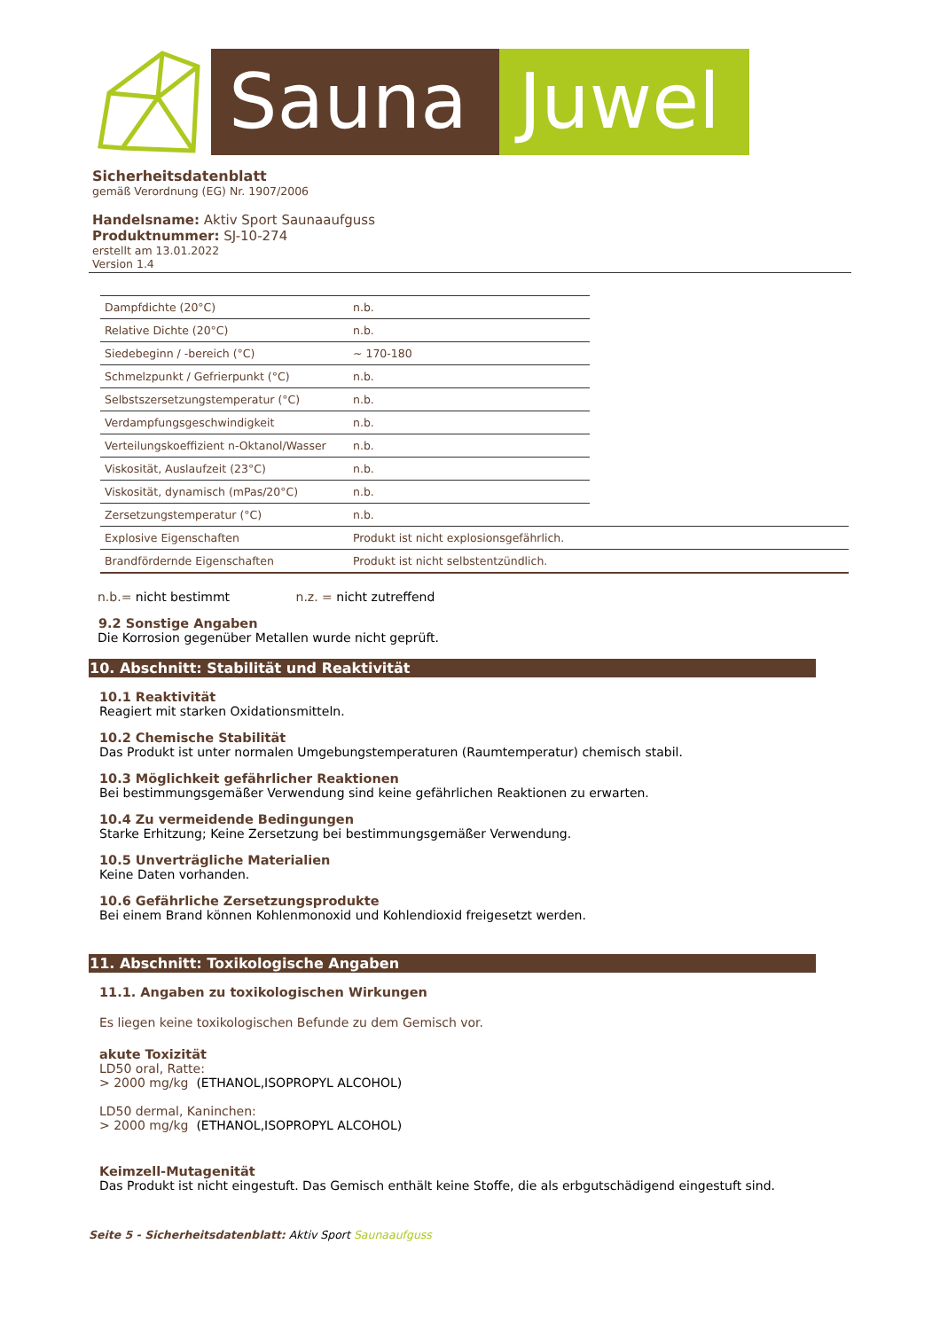Sauna Juwel
Sicherheitsdatenblatt
gemäß Verordnung (EG) Nr. 1907/2006
Handelsname: Aktiv Sport Saunaaufguss
Produktnummer: SJ-10-274
erstellt am 13.01.2022
Version 1.4
| Dampfdichte (20°C) | n.b. | |
| Relative Dichte (20°C) | n.b. | |
| Siedebeginn / -bereich (°C) | ~ 170-180 | |
| Schmelzpunkt / Gefrierpunkt (°C) | n.b. | |
| Selbstszersetzungstemperatur (°C) | n.b. | |
| Verdampfungsgeschwindigkeit | n.b. | |
| Verteilungskoeffizient n-Oktanol/Wasser | n.b. | |
| Viskosität, Auslaufzeit (23°C) | n.b. | |
| Viskosität, dynamisch (mPas/20°C) | n.b. | |
| Zersetzungstemperatur (°C) | n.b. | |
| Explosive Eigenschaften | Produkt ist nicht explosionsgefährlich. | |
| Brandfördernde Eigenschaften | Produkt ist nicht selbstentzündlich. | |
n.b.= nicht bestimmt n.z. = nicht zutreffend
9.2 Sonstige Angaben
Die Korrosion gegenüber Metallen wurde nicht geprüft.
10. Abschnitt: Stabilität und Reaktivität
10.1 Reaktivität
Reagiert mit starken Oxidationsmitteln.
10.2 Chemische Stabilität
Das Produkt ist unter normalen Umgebungstemperaturen (Raumtemperatur) chemisch stabil.
10.3 Möglichkeit gefährlicher Reaktionen
Bei bestimmungsgemäßer Verwendung sind keine gefährlichen Reaktionen zu erwarten.
10.4 Zu vermeidende Bedingungen
Starke Erhitzung; Keine Zersetzung bei bestimmungsgemäßer Verwendung.
10.5 Unverträgliche Materialien
Keine Daten vorhanden.
10.6 Gefährliche Zersetzungsprodukte
Bei einem Brand können Kohlenmonoxid und Kohlendioxid freigesetzt werden.
11. Abschnitt: Toxikologische Angaben
11.1. Angaben zu toxikologischen Wirkungen
Es liegen keine toxikologischen Befunde zu dem Gemisch vor.
akute Toxizität
LD50 oral, Ratte:
> 2000 mg/kg (ETHANOL,ISOPROPYL ALCOHOL)
LD50 dermal, Kaninchen:
> 2000 mg/kg (ETHANOL,ISOPROPYL ALCOHOL)
Keimzell-Mutagenität
Das Produkt ist nicht eingestuft. Das Gemisch enthält keine Stoffe, die als erbgutschädigend eingestuft sind.
Seite 5 - Sicherheitsdatenblatt: Aktiv Sport Saunaaufguss